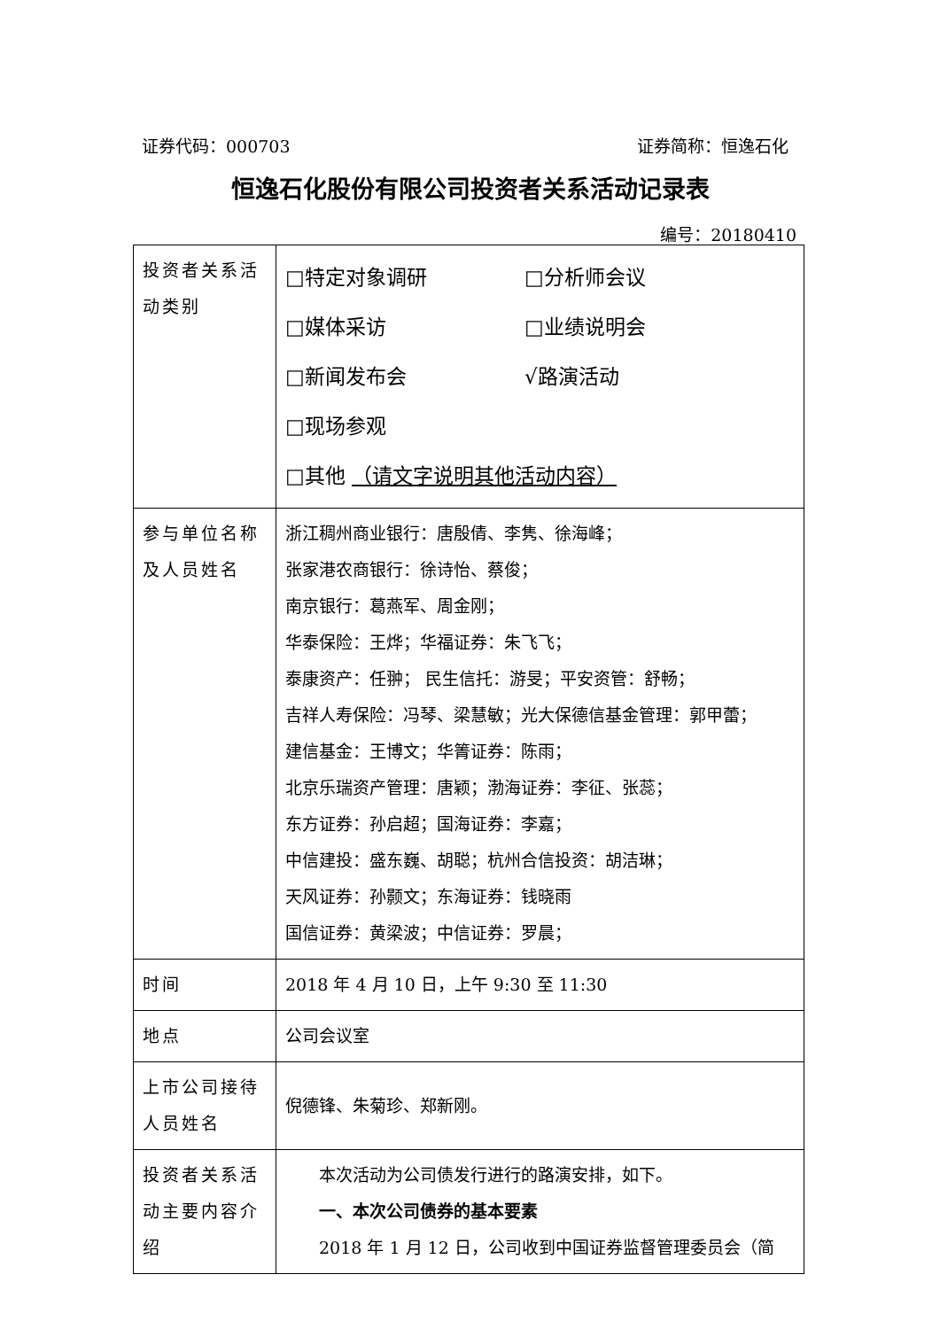证券代码：000703 证券简称：恒逸石化
恒逸石化股份有限公司投资者关系活动记录表
编号：20180410
| 投资者关系活动类别 | □特定对象调研 □分析师会议 □媒体采访 □业绩说明会 □新闻发布会 √路演活动 □现场参观 □其他 （请文字说明其他活动内容） |
| 参与单位名称及人员姓名 | 浙江稠州商业银行：唐殷倩、李隽、徐海峰； 张家港农商银行：徐诗怡、蔡俊； 南京银行：葛燕军、周金刚； 华泰保险：王烨；华福证券：朱飞飞； 泰康资产：任翀； 民生信托：游旻；平安资管：舒畅； 吉祥人寿保险：冯琴、梁慧敏；光大保德信基金管理：郭甲蕾； 建信基金：王博文；华箐证券：陈雨； 北京乐瑞资产管理：唐颖；渤海证券：李征、张蕊； 东方证券：孙启超；国海证券：李嘉； 中信建投：盛东巍、胡聪；杭州合信投资：胡洁琳； 天风证券：孙颢文；东海证券：钱晓雨 国信证券：黄梁波；中信证券：罗晨； |
| 时间 | 2018 年 4 月 10 日，上午 9:30 至 11:30 |
| 地点 | 公司会议室 |
| 上市公司接待人员姓名 | 倪德锋、朱菊珍、郑新刚。 |
| 投资者关系活动主要内容介绍 | 本次活动为公司债发行进行的路演安排，如下。 一、本次公司债券的基本要素 2018 年 1 月 12 日，公司收到中国证券监督管理委员会（简 |